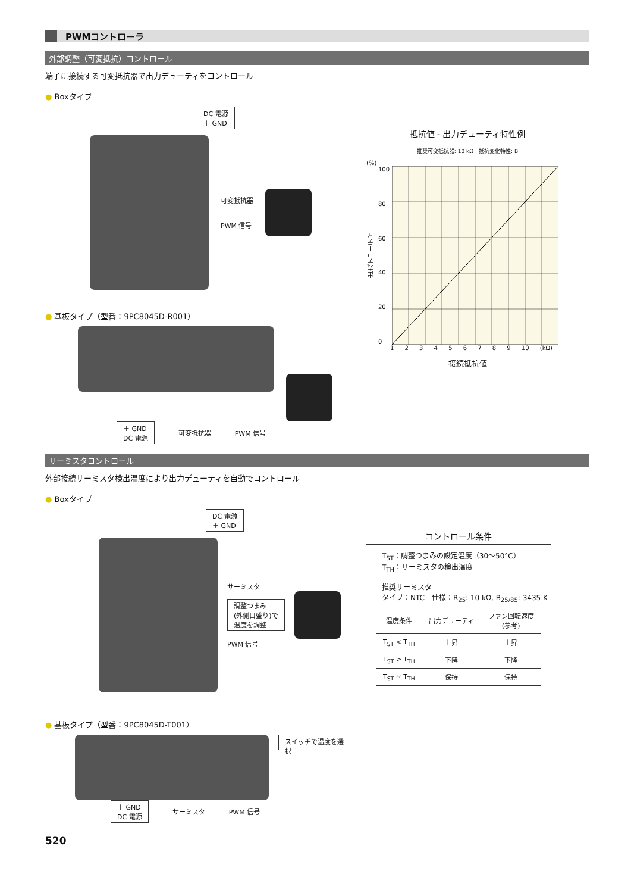PWMコントローラ
外部調整（可変抵抗）コントロール
端子に接続する可変抵抗器で出力デューティをコントロール
● Boxタイプ
DC 電源
＋ GND
可変抵抗器
PWM 信号
● 基板タイプ（型番：9PC8045D-R001）
＋ GND
DC 電源
可変抵抗器 PWM 信号
抵抗値 - 出力デューティ特性例
推奨可変抵抗器: 10 kΩ　抵抗変化特性: B
(%)
出力デューティ
100
80
60
40
20
0
1 2 3 4 5 6 7 8 9 10 (kΩ)
接続抵抗値
サーミスタコントロール
外部接続サーミスタ検出温度により出力デューティを自動でコントロール
● Boxタイプ
DC 電源
＋ GND
サーミスタ
調整つまみ
(外側目盛り)で
温度を調整
PWM 信号
● 基板タイプ（型番：9PC8045D-T001）
スイッチで温度を選択
＋ GND
DC 電源
サーミスタ PWM 信号
コントロール条件
T<sub>ST</sub>：調整つまみの設定温度（30〜50°C）
T<sub>TH</sub>：サーミスタの検出温度
推奨サーミスタ
タイプ：NTC　仕様：R<sub>25</sub>: 10 kΩ, B<sub>25/85</sub>: 3435 K
| 温度条件 | 出力デューティ | ファン回転速度 (参考) |
| --- | --- | --- |
| T<sub>ST</sub> < T<sub>TH</sub> | 上昇 | 上昇 |
| T<sub>ST</sub> > T<sub>TH</sub> | 下降 | 下降 |
| T<sub>ST</sub> ≈ T<sub>TH</sub> | 保持 | 保持 |
520